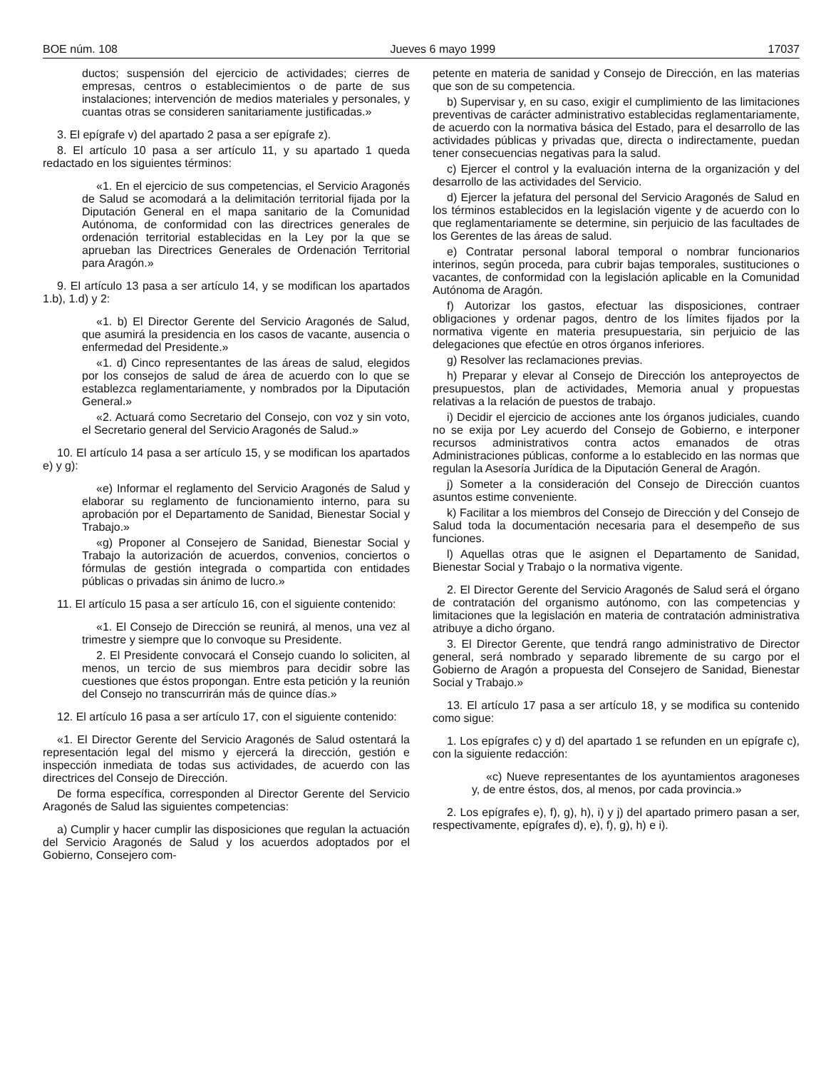BOE núm. 108 Jueves 6 mayo 1999 17037
ductos; suspensión del ejercicio de actividades; cierres de empresas, centros o establecimientos o de parte de sus instalaciones; intervención de medios materiales y personales, y cuantas otras se consideren sanitariamente justificadas.»
3. El epígrafe v) del apartado 2 pasa a ser epígrafe z).
8. El artículo 10 pasa a ser artículo 11, y su apartado 1 queda redactado en los siguientes términos:
«1. En el ejercicio de sus competencias, el Servicio Aragonés de Salud se acomodará a la delimitación territorial fijada por la Diputación General en el mapa sanitario de la Comunidad Autónoma, de conformidad con las directrices generales de ordenación territorial establecidas en la Ley por la que se aprueban las Directrices Generales de Ordenación Territorial para Aragón.»
9. El artículo 13 pasa a ser artículo 14, y se modifican los apartados 1.b), 1.d) y 2:
«1. b) El Director Gerente del Servicio Aragonés de Salud, que asumirá la presidencia en los casos de vacante, ausencia o enfermedad del Presidente.»
«1. d) Cinco representantes de las áreas de salud, elegidos por los consejos de salud de área de acuerdo con lo que se establezca reglamentariamente, y nombrados por la Diputación General.»
«2. Actuará como Secretario del Consejo, con voz y sin voto, el Secretario general del Servicio Aragonés de Salud.»
10. El artículo 14 pasa a ser artículo 15, y se modifican los apartados e) y g):
«e) Informar el reglamento del Servicio Aragonés de Salud y elaborar su reglamento de funcionamiento interno, para su aprobación por el Departamento de Sanidad, Bienestar Social y Trabajo.»
«g) Proponer al Consejero de Sanidad, Bienestar Social y Trabajo la autorización de acuerdos, convenios, conciertos o fórmulas de gestión integrada o compartida con entidades públicas o privadas sin ánimo de lucro.»
11. El artículo 15 pasa a ser artículo 16, con el siguiente contenido:
«1. El Consejo de Dirección se reunirá, al menos, una vez al trimestre y siempre que lo convoque su Presidente.
2. El Presidente convocará el Consejo cuando lo soliciten, al menos, un tercio de sus miembros para decidir sobre las cuestiones que éstos propongan. Entre esta petición y la reunión del Consejo no transcurrirán más de quince días.»
12. El artículo 16 pasa a ser artículo 17, con el siguiente contenido:
«1. El Director Gerente del Servicio Aragonés de Salud ostentará la representación legal del mismo y ejercerá la dirección, gestión e inspección inmediata de todas sus actividades, de acuerdo con las directrices del Consejo de Dirección.
De forma específica, corresponden al Director Gerente del Servicio Aragonés de Salud las siguientes competencias:
a) Cumplir y hacer cumplir las disposiciones que regulan la actuación del Servicio Aragonés de Salud y los acuerdos adoptados por el Gobierno, Consejero com-
petente en materia de sanidad y Consejo de Dirección, en las materias que son de su competencia.
b) Supervisar y, en su caso, exigir el cumplimiento de las limitaciones preventivas de carácter administrativo establecidas reglamentariamente, de acuerdo con la normativa básica del Estado, para el desarrollo de las actividades públicas y privadas que, directa o indirectamente, puedan tener consecuencias negativas para la salud.
c) Ejercer el control y la evaluación interna de la organización y del desarrollo de las actividades del Servicio.
d) Ejercer la jefatura del personal del Servicio Aragonés de Salud en los términos establecidos en la legislación vigente y de acuerdo con lo que reglamentariamente se determine, sin perjuicio de las facultades de los Gerentes de las áreas de salud.
e) Contratar personal laboral temporal o nombrar funcionarios interinos, según proceda, para cubrir bajas temporales, sustituciones o vacantes, de conformidad con la legislación aplicable en la Comunidad Autónoma de Aragón.
f) Autorizar los gastos, efectuar las disposiciones, contraer obligaciones y ordenar pagos, dentro de los límites fijados por la normativa vigente en materia presupuestaria, sin perjuicio de las delegaciones que efectúe en otros órganos inferiores.
g) Resolver las reclamaciones previas.
h) Preparar y elevar al Consejo de Dirección los anteproyectos de presupuestos, plan de actividades, Memoria anual y propuestas relativas a la relación de puestos de trabajo.
i) Decidir el ejercicio de acciones ante los órganos judiciales, cuando no se exija por Ley acuerdo del Consejo de Gobierno, e interponer recursos administrativos contra actos emanados de otras Administraciones públicas, conforme a lo establecido en las normas que regulan la Asesoría Jurídica de la Diputación General de Aragón.
j) Someter a la consideración del Consejo de Dirección cuantos asuntos estime conveniente.
k) Facilitar a los miembros del Consejo de Dirección y del Consejo de Salud toda la documentación necesaria para el desempeño de sus funciones.
l) Aquellas otras que le asignen el Departamento de Sanidad, Bienestar Social y Trabajo o la normativa vigente.
2. El Director Gerente del Servicio Aragonés de Salud será el órgano de contratación del organismo autónomo, con las competencias y limitaciones que la legislación en materia de contratación administrativa atribuye a dicho órgano.
3. El Director Gerente, que tendrá rango administrativo de Director general, será nombrado y separado libremente de su cargo por el Gobierno de Aragón a propuesta del Consejero de Sanidad, Bienestar Social y Trabajo.»
13. El artículo 17 pasa a ser artículo 18, y se modifica su contenido como sigue:
1. Los epígrafes c) y d) del apartado 1 se refunden en un epígrafe c), con la siguiente redacción:
«c) Nueve representantes de los ayuntamientos aragoneses y, de entre éstos, dos, al menos, por cada provincia.»
2. Los epígrafes e), f), g), h), i) y j) del apartado primero pasan a ser, respectivamente, epígrafes d), e), f), g), h) e i).